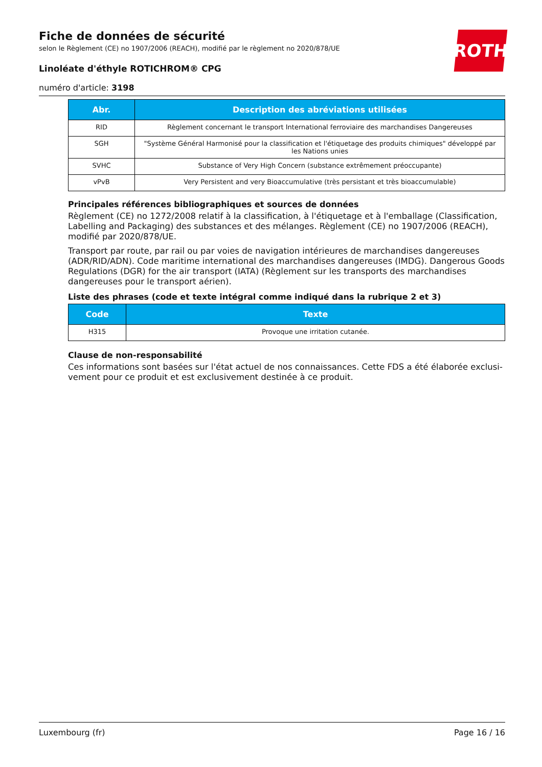ROTH
Fiche de données de sécurité
selon le Règlement (CE) no 1907/2006 (REACH), modifié par le règlement no 2020/878/UE
Linoléate d'éthyle ROTICHROM® CPG
numéro d'article: 3198
| Abr. | Description des abréviations utilisées |
| --- | --- |
| RID | Règlement concernant le transport International ferroviaire des marchandises Dangereuses |
| SGH | "Système Général Harmonisé pour la classification et l'étiquetage des produits chimiques" développé par les Nations unies |
| SVHC | Substance of Very High Concern (substance extrêmement préoccupante) |
| vPvB | Very Persistent and very Bioaccumulative (très persistant et très bioaccumulable) |
Principales références bibliographiques et sources de données
Règlement (CE) no 1272/2008 relatif à la classification, à l'étiquetage et à l'emballage (Classification, Labelling and Packaging) des substances et des mélanges. Règlement (CE) no 1907/2006 (REACH), modifié par 2020/878/UE.
Transport par route, par rail ou par voies de navigation intérieures de marchandises dangereuses (ADR/RID/ADN). Code maritime international des marchandises dangereuses (IMDG). Dangerous Goods Regulations (DGR) for the air transport (IATA) (Règlement sur les transports des marchandises dangereuses pour le transport aérien).
Liste des phrases (code et texte intégral comme indiqué dans la rubrique 2 et 3)
| Code | Texte |
| --- | --- |
| H315 | Provoque une irritation cutanée. |
Clause de non-responsabilité
Ces informations sont basées sur l'état actuel de nos connaissances. Cette FDS a été élaborée exclusi-vement pour ce produit et est exclusivement destinée à ce produit.
Luxembourg (fr) Page 16 / 16